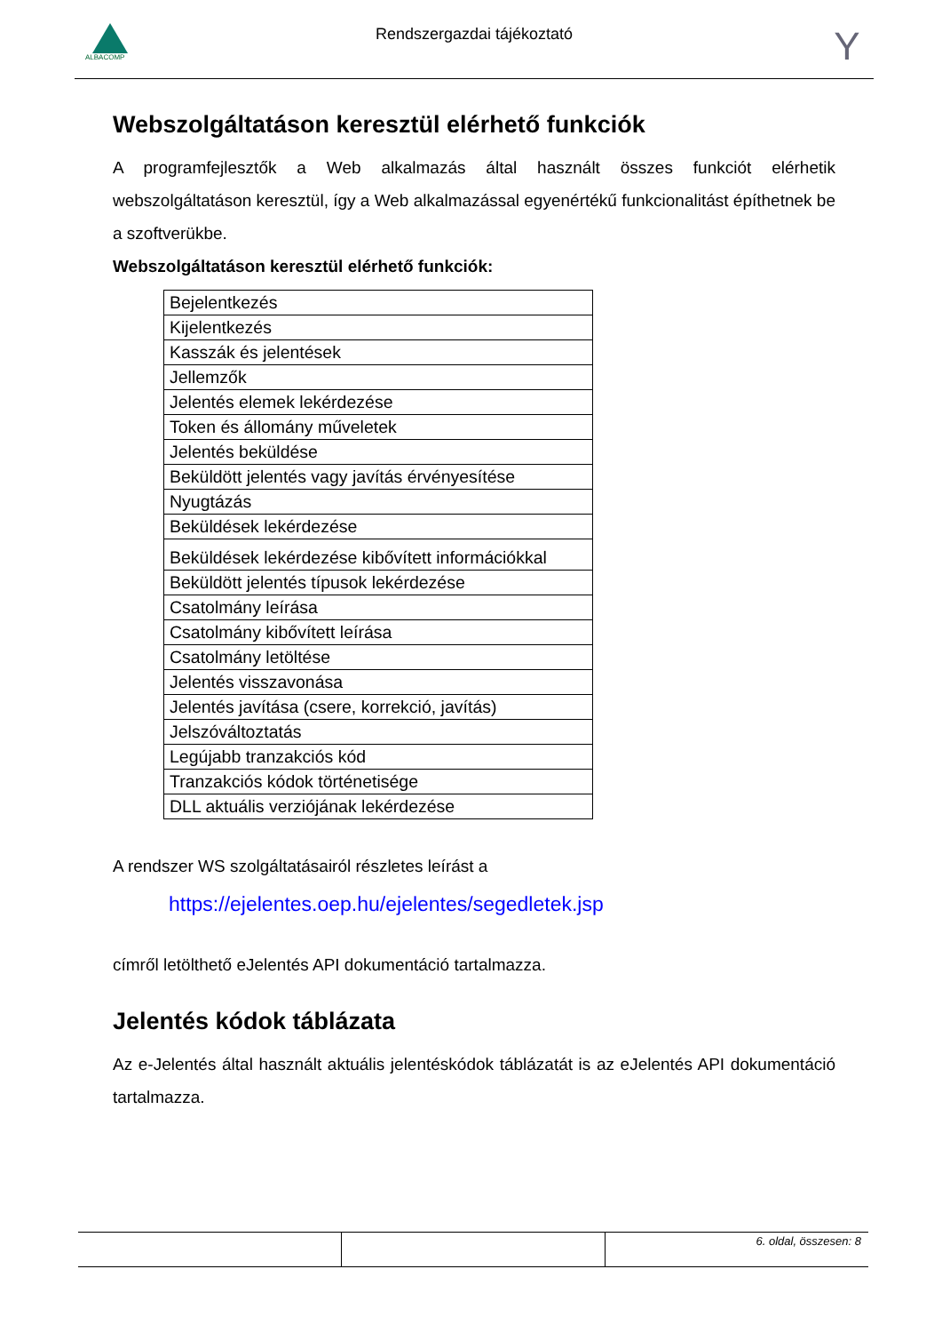ALBACOMP
Rendszergazdai tájékoztató
Y
Webszolgáltatáson keresztül elérhető funkciók
A programfejlesztők a Web alkalmazás által használt összes funkciót elérhetik webszolgáltatáson keresztül, így a Web alkalmazással egyenértékű funkcionalitást építhetnek be a szoftverükbe.
Webszolgáltatáson keresztül elérhető funkciók:
| Bejelentkezés |
| Kijelentkezés |
| Kasszák és jelentések |
| Jellemzők |
| Jelentés elemek lekérdezése |
| Token és állomány műveletek |
| Jelentés beküldése |
| Beküldött jelentés vagy javítás érvényesítése |
| Nyugtázás |
| Beküldések lekérdezése |
| Beküldések lekérdezése kibővített információkkal |
| Beküldött jelentés típusok lekérdezése |
| Csatolmány leírása |
| Csatolmány kibővített leírása |
| Csatolmány letöltése |
| Jelentés visszavonása |
| Jelentés javítása (csere, korrekció, javítás) |
| Jelszóváltoztatás |
| Legújabb tranzakciós kód |
| Tranzakciós kódok történetisége |
| DLL aktuális verziójának lekérdezése |
A rendszer WS szolgáltatásairól részletes leírást a
https://ejelentes.oep.hu/ejelentes/segedletek.jsp
címről letölthető eJelentés API dokumentáció tartalmazza.
Jelentés kódok táblázata
Az e-Jelentés által használt aktuális jelentéskódok táblázatát is az eJelentés API dokumentáció tartalmazza.
6. oldal, összesen: 8